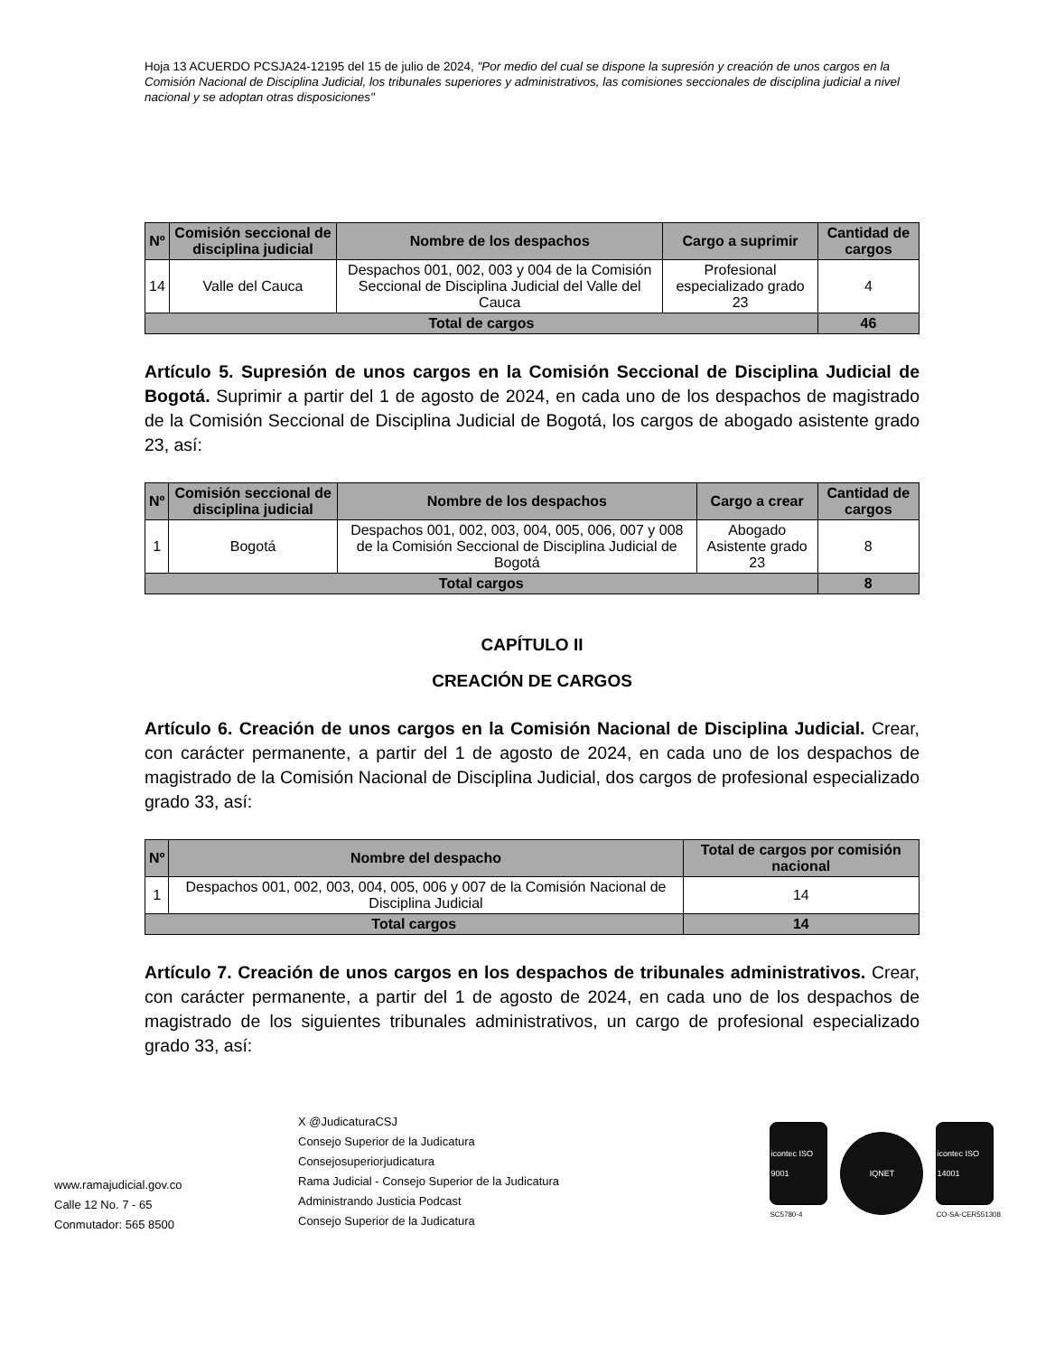Hoja 13 ACUERDO PCSJA24-12195 del 15 de julio de 2024, "Por medio del cual se dispone la supresión y creación de unos cargos en la Comisión Nacional de Disciplina Judicial, los tribunales superiores y administrativos, las comisiones seccionales de disciplina judicial a nivel nacional y se adoptan otras disposiciones"
| Nº | Comisión seccional de disciplina judicial | Nombre de los despachos | Cargo a suprimir | Cantidad de cargos |
| --- | --- | --- | --- | --- |
| 14 | Valle del Cauca | Despachos 001, 002, 003 y 004 de la Comisión Seccional de Disciplina Judicial del Valle del Cauca | Profesional especializado grado 23 | 4 |
| Total de cargos | | | | 46 |
Artículo 5. Supresión de unos cargos en la Comisión Seccional de Disciplina Judicial de Bogotá. Suprimir a partir del 1 de agosto de 2024, en cada uno de los despachos de magistrado de la Comisión Seccional de Disciplina Judicial de Bogotá, los cargos de abogado asistente grado 23, así:
| Nº | Comisión seccional de disciplina judicial | Nombre de los despachos | Cargo a crear | Cantidad de cargos |
| --- | --- | --- | --- | --- |
| 1 | Bogotá | Despachos 001, 002, 003, 004, 005, 006, 007 y 008 de la Comisión Seccional de Disciplina Judicial de Bogotá | Abogado Asistente grado 23 | 8 |
| Total cargos | | | | 8 |
CAPÍTULO II
CREACIÓN DE CARGOS
Artículo 6. Creación de unos cargos en la Comisión Nacional de Disciplina Judicial. Crear, con carácter permanente, a partir del 1 de agosto de 2024, en cada uno de los despachos de magistrado de la Comisión Nacional de Disciplina Judicial, dos cargos de profesional especializado grado 33, así:
| Nº | Nombre del despacho | Total de cargos por comisión nacional |
| --- | --- | --- |
| 1 | Despachos 001, 002, 003, 004, 005, 006 y 007 de la Comisión Nacional de Disciplina Judicial | 14 |
| Total cargos | | 14 |
Artículo 7. Creación de unos cargos en los despachos de tribunales administrativos. Crear, con carácter permanente, a partir del 1 de agosto de 2024, en cada uno de los despachos de magistrado de los siguientes tribunales administrativos, un cargo de profesional especializado grado 33, así:
www.ramajudicial.gov.co
Calle 12 No. 7 - 65
Conmutador: 565 8500
X @JudicaturaCSJ
Consejo Superior de la Judicatura
Consejosuperiorjudicatura
Rama Judicial - Consejo Superior de la Judicatura
Administrando Justicia Podcast
Consejo Superior de la Judicatura
icontec ISO 9001
SC5780-4
IQNET
icontec ISO 14001
CO-SA-CER551308